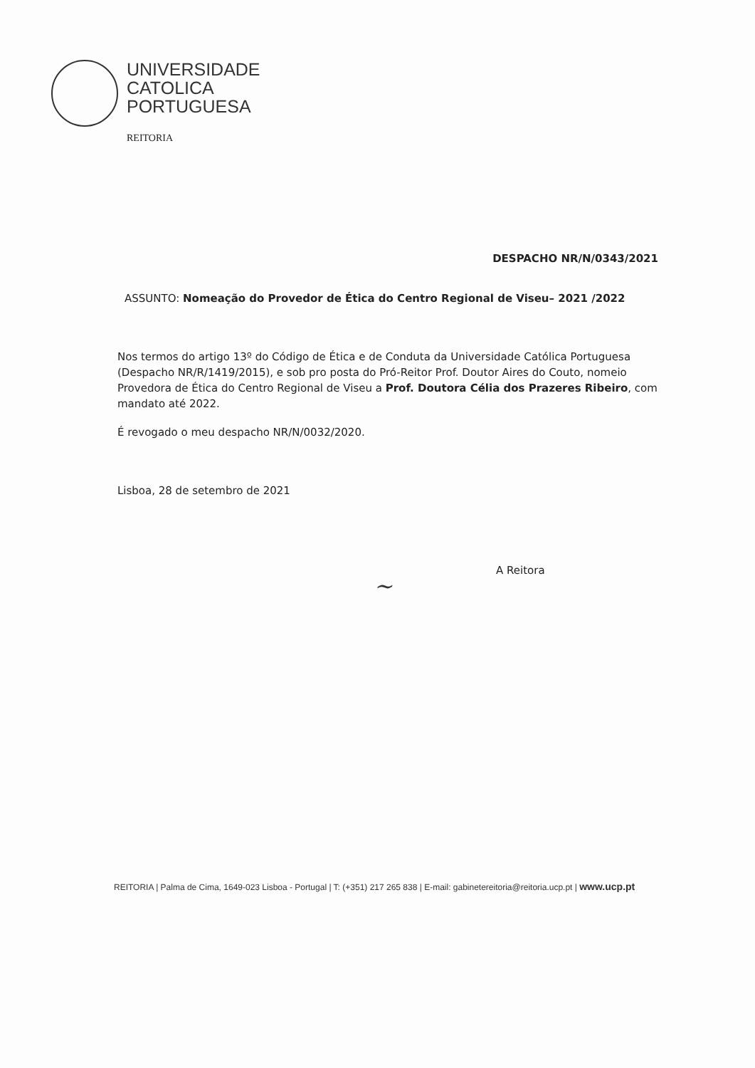UNIVERSIDADE
CATOLICA
PORTUGUESA
REITORIA
DESPACHO NR/N/0343/2021
ASSUNTO: Nomeação do Provedor de Ética do Centro Regional de Viseu– 2021 /2022
Nos termos do artigo 13º do Código de Ética e de Conduta da Universidade Católica Portuguesa (Despacho NR/R/1419/2015), e sob pro posta do Pró-Reitor Prof. Doutor Aires do Couto, nomeio Provedora de Ética do Centro Regional de Viseu a Prof. Doutora Célia dos Prazeres Ribeiro, com mandato até 2022.
É revogado o meu despacho NR/N/0032/2020.
Lisboa, 28 de setembro de 2021
A Reitora
~
REITORIA | Palma de Cima, 1649-023 Lisboa - Portugal | T: (+351) 217 265 838 | E-mail: gabinetereitoria@reitoria.ucp.pt | www.ucp.pt